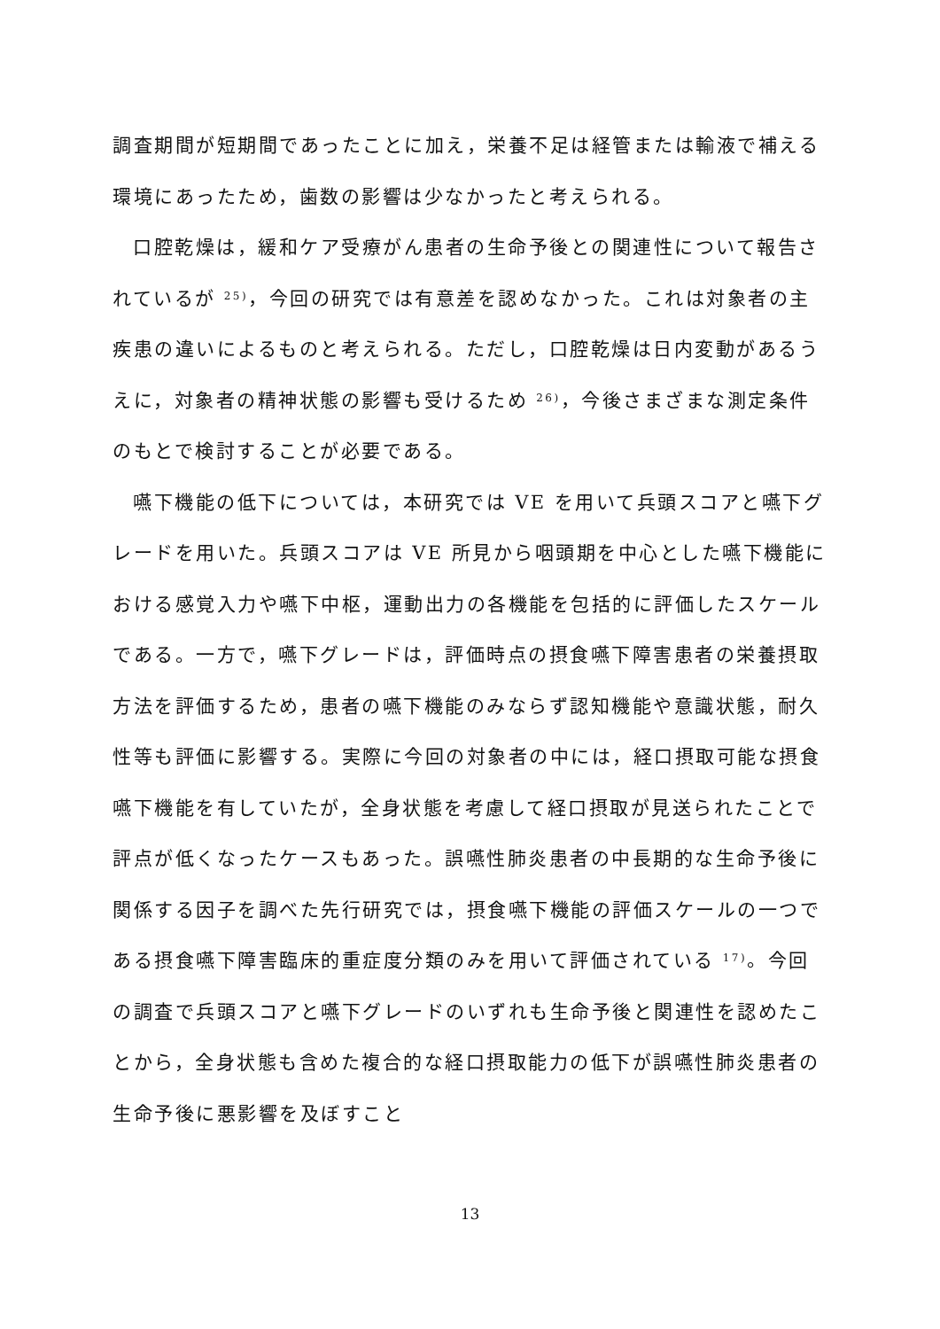調査期間が短期間であったことに加え，栄養不足は経管または輸液で補える環境にあったため，歯数の影響は少なかったと考えられる。
口腔乾燥は，緩和ケア受療がん患者の生命予後との関連性について報告されているが <sup>25)</sup>，今回の研究では有意差を認めなかった。これは対象者の主疾患の違いによるものと考えられる。ただし，口腔乾燥は日内変動があるうえに，対象者の精神状態の影響も受けるため <sup>26)</sup>，今後さまざまな測定条件のもとで検討することが必要である。
嚥下機能の低下については，本研究では VE を用いて兵頭スコアと嚥下グレードを用いた。兵頭スコアは VE 所見から咽頭期を中心とした嚥下機能における感覚入力や嚥下中枢，運動出力の各機能を包括的に評価したスケールである。一方で，嚥下グレードは，評価時点の摂食嚥下障害患者の栄養摂取方法を評価するため，患者の嚥下機能のみならず認知機能や意識状態，耐久性等も評価に影響する。実際に今回の対象者の中には，経口摂取可能な摂食嚥下機能を有していたが，全身状態を考慮して経口摂取が見送られたことで評点が低くなったケースもあった。誤嚥性肺炎患者の中長期的な生命予後に関係する因子を調べた先行研究では，摂食嚥下機能の評価スケールの一つである摂食嚥下障害臨床的重症度分類のみを用いて評価されている <sup>17)</sup>。今回の調査で兵頭スコアと嚥下グレードのいずれも生命予後と関連性を認めたことから，全身状態も含めた複合的な経口摂取能力の低下が誤嚥性肺炎患者の生命予後に悪影響を及ぼすこと
13